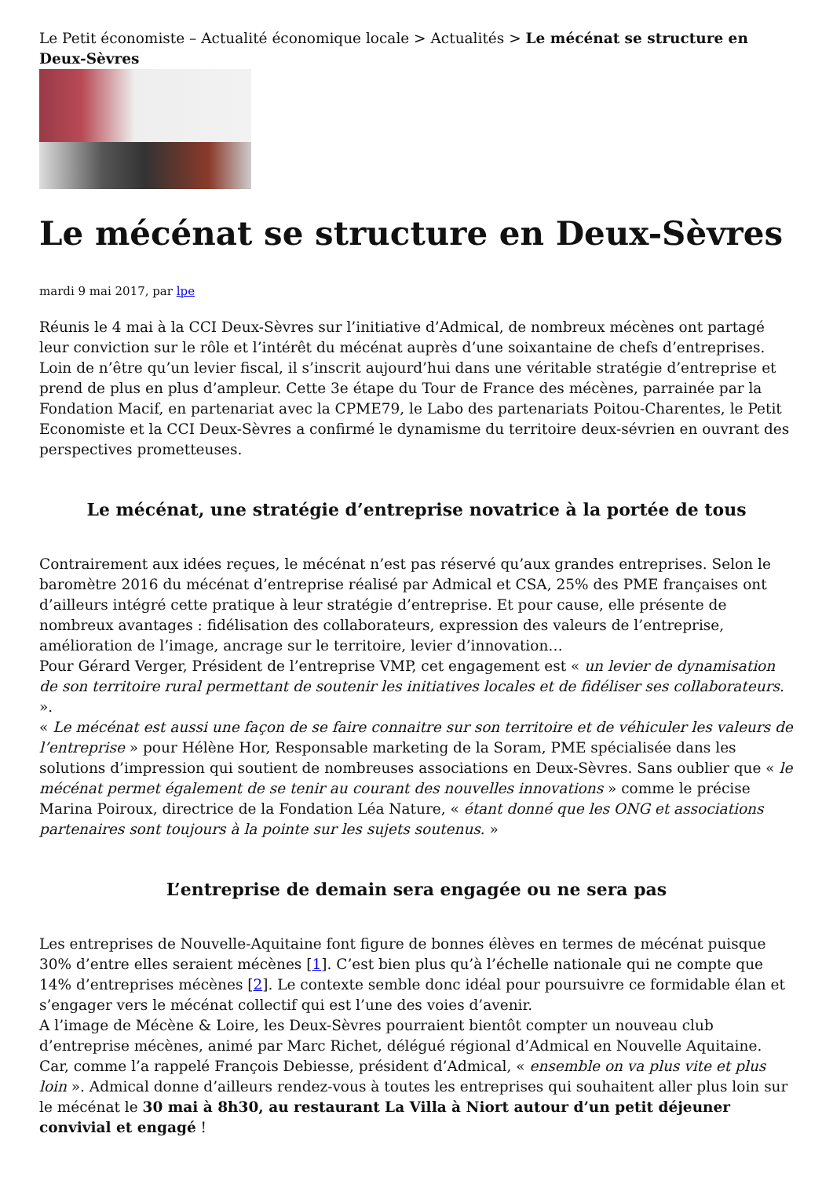Le Petit économiste – Actualité économique locale > Actualités > Le mécénat se structure en Deux-Sèvres
Le mécénat se structure en Deux-Sèvres
mardi 9 mai 2017, par lpe
Réunis le 4 mai à la CCI Deux-Sèvres sur l’initiative d’Admical, de nombreux mécènes ont partagé leur conviction sur le rôle et l’intérêt du mécénat auprès d’une soixantaine de chefs d’entreprises. Loin de n’être qu’un levier fiscal, il s’inscrit aujourd’hui dans une véritable stratégie d’entreprise et prend de plus en plus d’ampleur. Cette 3e étape du Tour de France des mécènes, parrainée par la Fondation Macif, en partenariat avec la CPME79, le Labo des partenariats Poitou-Charentes, le Petit Economiste et la CCI Deux-Sèvres a confirmé le dynamisme du territoire deux-sévrien en ouvrant des perspectives prometteuses.
Le mécénat, une stratégie d’entreprise novatrice à la portée de tous
Contrairement aux idées reçues, le mécénat n’est pas réservé qu’aux grandes entreprises. Selon le baromètre 2016 du mécénat d’entreprise réalisé par Admical et CSA, 25% des PME françaises ont d’ailleurs intégré cette pratique à leur stratégie d’entreprise. Et pour cause, elle présente de nombreux avantages : fidélisation des collaborateurs, expression des valeurs de l’entreprise, amélioration de l’image, ancrage sur le territoire, levier d’innovation…
Pour Gérard Verger, Président de l’entreprise VMP, cet engagement est « un levier de dynamisation de son territoire rural permettant de soutenir les initiatives locales et de fidéliser ses collaborateurs. ».
« Le mécénat est aussi une façon de se faire connaitre sur son territoire et de véhiculer les valeurs de l’entreprise » pour Hélène Hor, Responsable marketing de la Soram, PME spécialisée dans les solutions d’impression qui soutient de nombreuses associations en Deux-Sèvres. Sans oublier que « le mécénat permet également de se tenir au courant des nouvelles innovations » comme le précise Marina Poiroux, directrice de la Fondation Léa Nature, « étant donné que les ONG et associations partenaires sont toujours à la pointe sur les sujets soutenus. »
L’entreprise de demain sera engagée ou ne sera pas
Les entreprises de Nouvelle-Aquitaine font figure de bonnes élèves en termes de mécénat puisque 30% d’entre elles seraient mécènes [1]. C’est bien plus qu’à l’échelle nationale qui ne compte que 14% d’entreprises mécènes [2]. Le contexte semble donc idéal pour poursuivre ce formidable élan et s’engager vers le mécénat collectif qui est l’une des voies d’avenir.
A l’image de Mécène & Loire, les Deux-Sèvres pourraient bientôt compter un nouveau club d’entreprise mécènes, animé par Marc Richet, délégué régional d’Admical en Nouvelle Aquitaine. Car, comme l’a rappelé François Debiesse, président d’Admical, « ensemble on va plus vite et plus loin ». Admical donne d’ailleurs rendez-vous à toutes les entreprises qui souhaitent aller plus loin sur le mécénat le 30 mai à 8h30, au restaurant La Villa à Niort autour d’un petit déjeuner convivial et engagé !